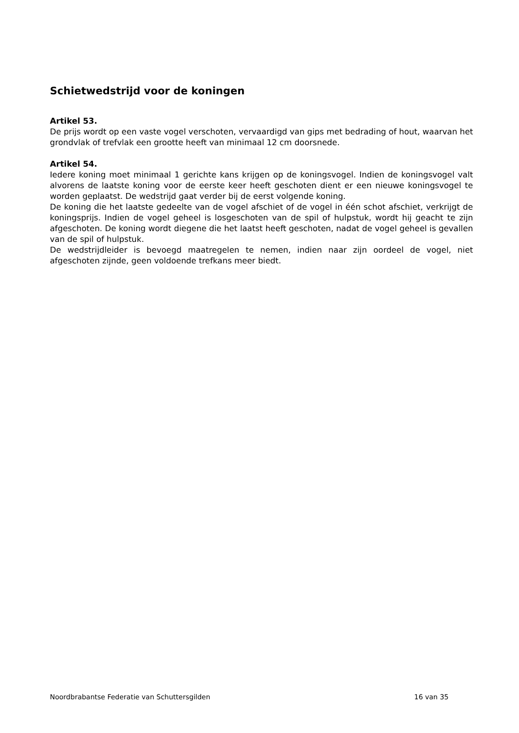Schietwedstrijd voor de koningen
Artikel 53.
De prijs wordt op een vaste vogel verschoten, vervaardigd van gips met bedrading of hout, waarvan het grondvlak of trefvlak een grootte heeft van minimaal 12 cm doorsnede.
Artikel 54.
Iedere koning moet minimaal 1 gerichte kans krijgen op de koningsvogel. Indien de koningsvogel valt alvorens de laatste koning voor de eerste keer heeft geschoten dient er een nieuwe koningsvogel te worden geplaatst. De wedstrijd gaat verder bij de eerst volgende koning.
De koning die het laatste gedeelte van de vogel afschiet of de vogel in één schot afschiet, verkrijgt de koningsprijs. Indien de vogel geheel is losgeschoten van de spil of hulpstuk, wordt hij geacht te zijn afgeschoten. De koning wordt diegene die het laatst heeft geschoten, nadat de vogel geheel is gevallen van de spil of hulpstuk.
De wedstrijdleider is bevoegd maatregelen te nemen, indien naar zijn oordeel de vogel, niet afgeschoten zijnde, geen voldoende trefkans meer biedt.
Noordbrabantse Federatie van Schuttersgilden 16 van 35